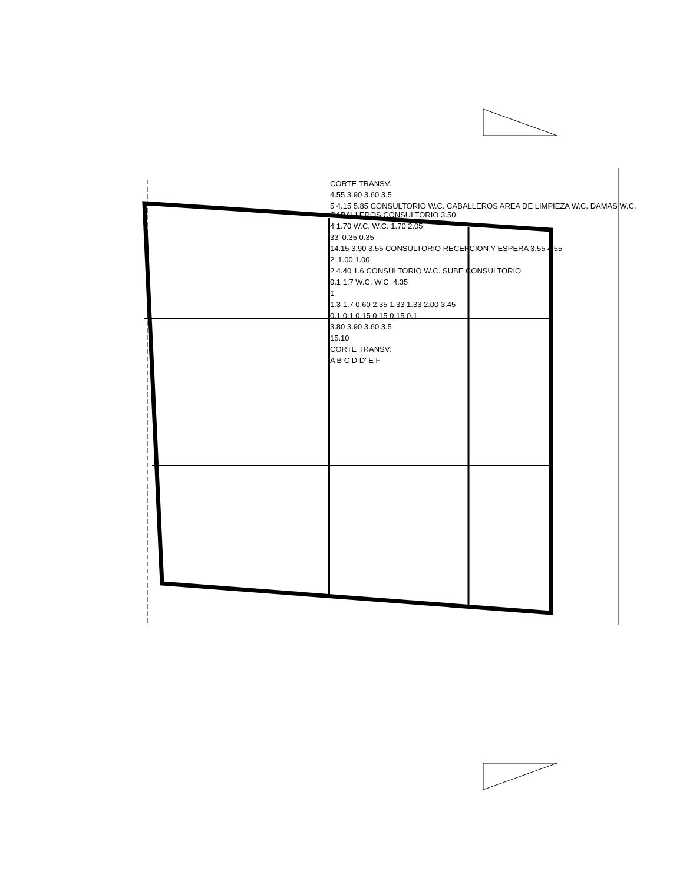CORTE TRANSV.
4.55 3.90 3.60 3.5
5 4.15 5.85 CONSULTORIO W.C. CABALLEROS AREA DE LIMPIEZA W.C. DAMAS W.C. CABALLEROS CONSULTORIO 3.50
4 1.70 W.C. W.C. 1.70 2.05
33' 0.35 0.35
14.15 3.90 3.55 CONSULTORIO RECEPCION Y ESPERA 3.55 4.55
2' 1.00 1.00
2 4.40 1.6 CONSULTORIO W.C. SUBE CONSULTORIO
0.1 1.7 W.C. W.C. 4.35
1
1.3 1.7 0.60 2.35 1.33 1.33 2.00 3.45
0.1 0.1 0.15 0.15 0.15 0.1
3.80 3.90 3.60 3.5
15.10
CORTE TRANSV.
A B C D D' E F